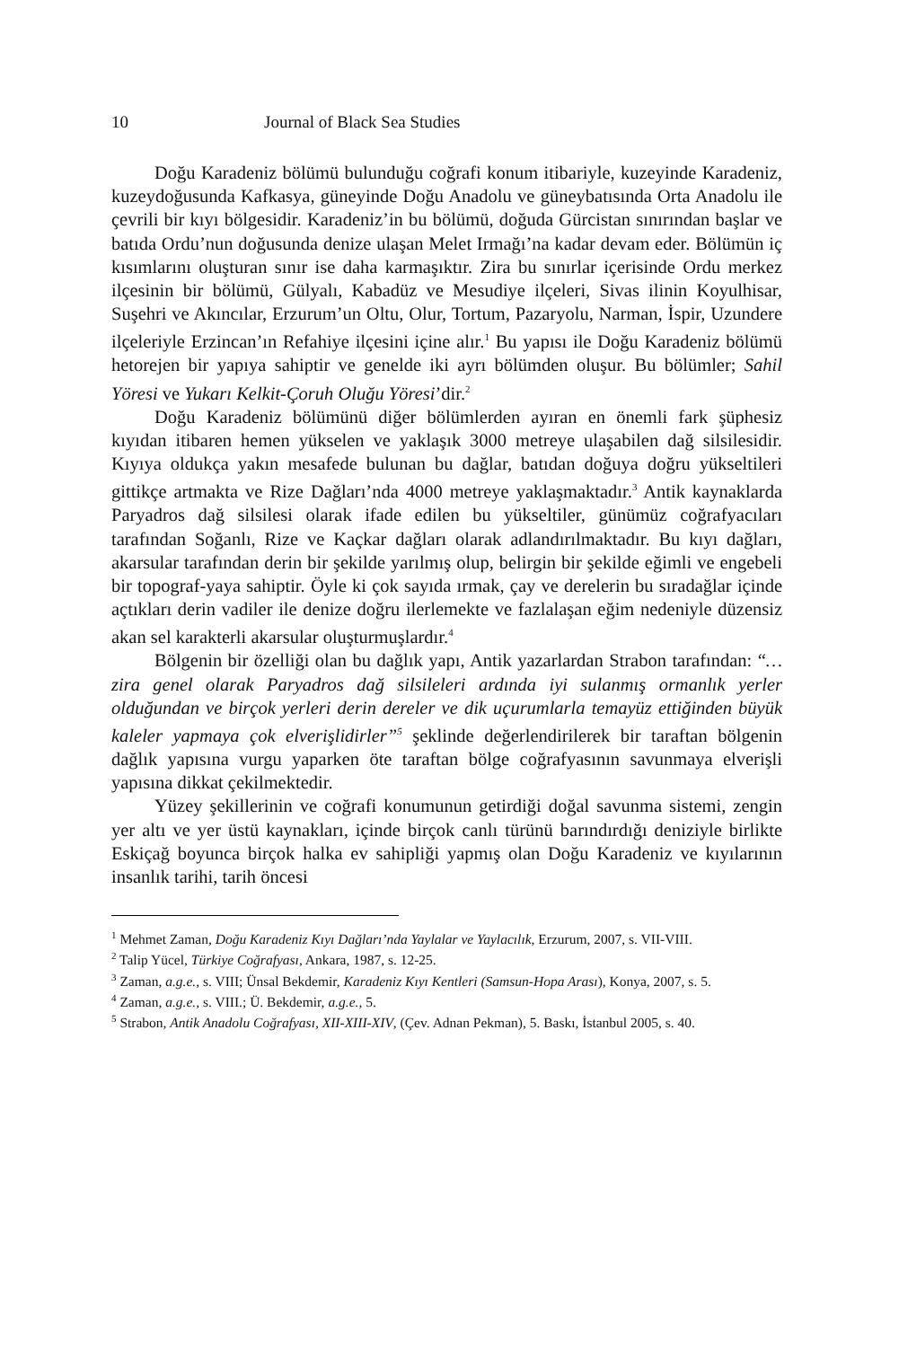10 Journal of Black Sea Studies
Doğu Karadeniz bölümü bulunduğu coğrafi konum itibariyle, kuzeyinde Karadeniz, kuzeydoğusunda Kafkasya, güneyinde Doğu Anadolu ve güneybatısında Orta Anadolu ile çevrili bir kıyı bölgesidir. Karadeniz’in bu bölümü, doğuda Gürcistan sınırından başlar ve batıda Ordu’nun doğusunda denize ulaşan Melet Irmağı’na kadar devam eder. Bölümün iç kısımlarını oluşturan sınır ise daha karmaşıktır. Zira bu sınırlar içerisinde Ordu merkez ilçesinin bir bölümü, Gülyalı, Kabadüz ve Mesudiye ilçeleri, Sivas ilinin Koyulhisar, Suşehri ve Akıncılar, Erzurum’un Oltu, Olur, Tortum, Pazaryolu, Narman, İspir, Uzundere ilçeleriyle Erzincan’ın Refahiye ilçesini içine alır.<sup>1</sup> Bu yapısı ile Doğu Karadeniz bölümü hetorejen bir yapıya sahiptir ve genelde iki ayrı bölümden oluşur. Bu bölümler; Sahil Yöresi ve Yukarı Kelkit-Çoruh Oluğu Yöresi’dir.<sup>2</sup>
Doğu Karadeniz bölümünü diğer bölümlerden ayıran en önemli fark şüphesiz kıyıdan itibaren hemen yükselen ve yaklaşık 3000 metreye ulaşabilen dağ silsilesidir. Kıyıya oldukça yakın mesafede bulunan bu dağlar, batıdan doğuya doğru yükseltileri gittikçe artmakta ve Rize Dağları’nda 4000 metreye yaklaşmaktadır.<sup>3</sup> Antik kaynaklarda Paryadros dağ silsilesi olarak ifade edilen bu yükseltiler, günümüz coğrafyacıları tarafından Soğanlı, Rize ve Kaçkar dağları olarak adlandırılmaktadır. Bu kıyı dağları, akarsular tarafından derin bir şekilde yarılmış olup, belirgin bir şekilde eğimli ve engebeli bir topograf-yaya sahiptir. Öyle ki çok sayıda ırmak, çay ve derelerin bu sıradağlar içinde açtıkları derin vadiler ile denize doğru ilerlemekte ve fazlalaşan eğim nedeniyle düzensiz akan sel karakterli akarsular oluşturmuşlardır.<sup>4</sup>
Bölgenin bir özelliği olan bu dağlık yapı, Antik yazarlardan Strabon tarafından: “… zira genel olarak Paryadros dağ silsileleri ardında iyi sulanmış ormanlık yerler olduğundan ve birçok yerleri derin dereler ve dik uçurumlarla temayüz ettiğinden büyük kaleler yapmaya çok elverişlidirler”<sup>5</sup> şeklinde değerlendirilerek bir taraftan bölgenin dağlık yapısına vurgu yaparken öte taraftan bölge coğrafyasının savunmaya elverişli yapısına dikkat çekilmektedir.
Yüzey şekillerinin ve coğrafi konumunun getirdiği doğal savunma sistemi, zengin yer altı ve yer üstü kaynakları, içinde birçok canlı türünü barındırdığı deniziyle birlikte Eskiçağ boyunca birçok halka ev sahipliği yapmış olan Doğu Karadeniz ve kıyılarının insanlık tarihi, tarih öncesi
<sup>1</sup> Mehmet Zaman, Doğu Karadeniz Kıyı Dağları’nda Yaylalar ve Yaylacılık, Erzurum, 2007, s. VII-VIII.
<sup>2</sup> Talip Yücel, Türkiye Coğrafyası, Ankara, 1987, s. 12-25.
<sup>3</sup> Zaman, a.g.e., s. VIII; Ünsal Bekdemir, Karadeniz Kıyı Kentleri (Samsun-Hopa Arası), Konya, 2007, s. 5.
<sup>4</sup> Zaman, a.g.e., s. VIII.; Ü. Bekdemir, a.g.e., 5.
<sup>5</sup> Strabon, Antik Anadolu Coğrafyası, XII-XIII-XIV, (Çev. Adnan Pekman), 5. Baskı, İstanbul 2005, s. 40.